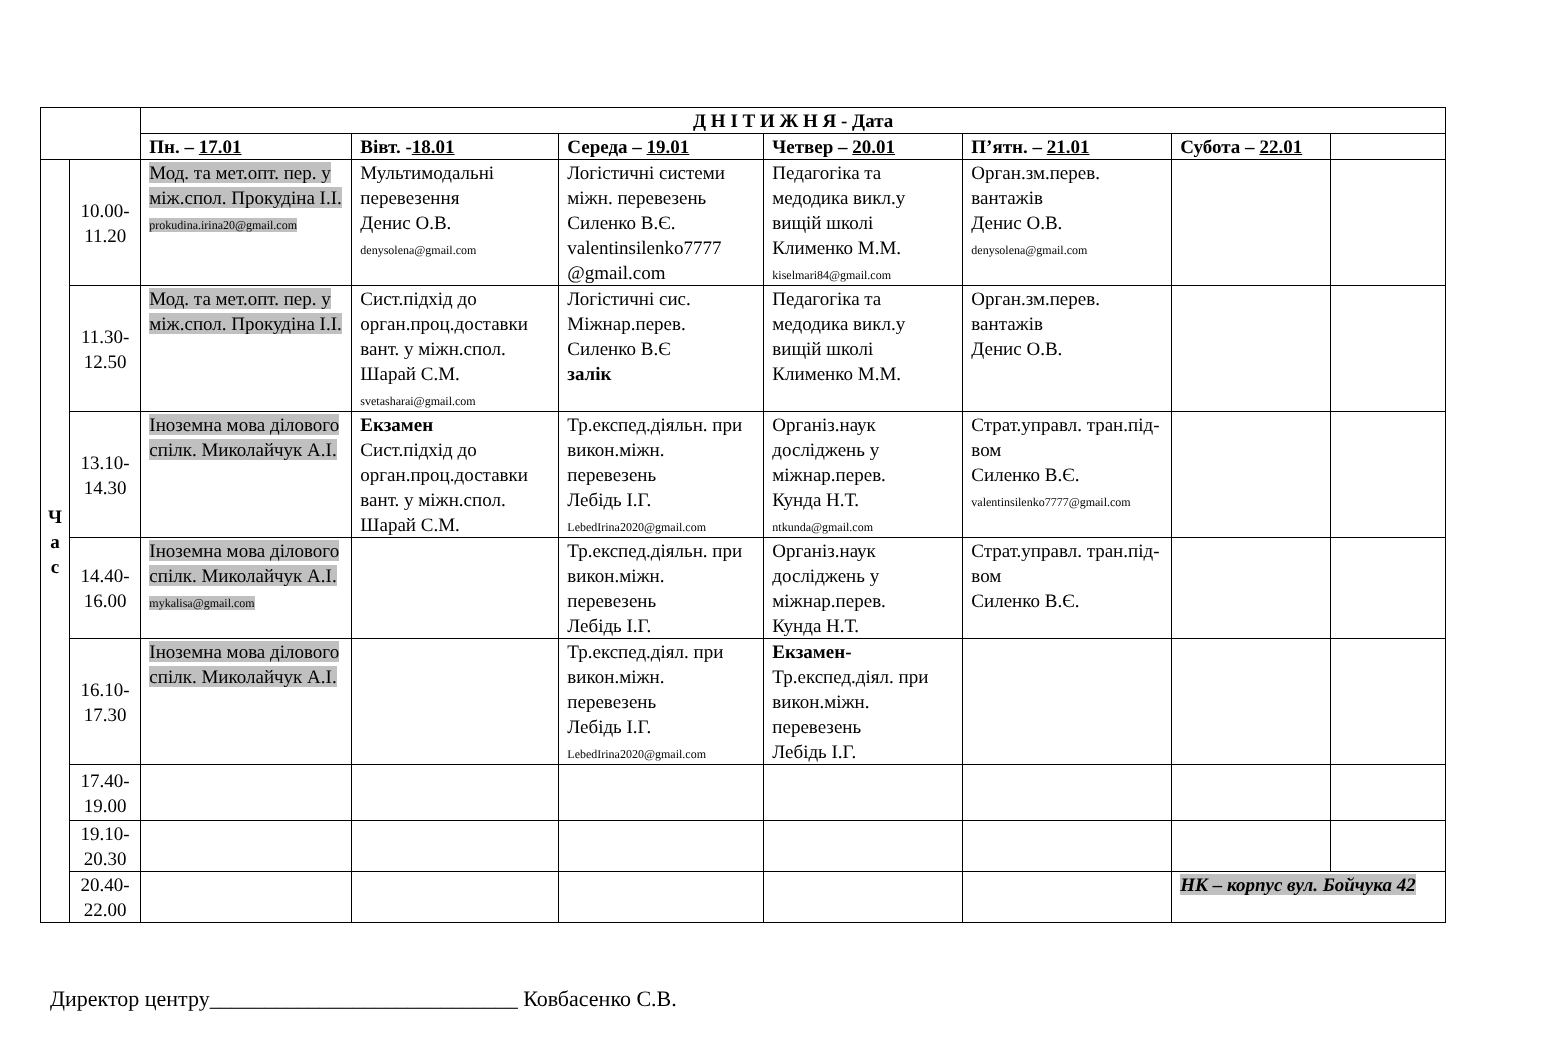| | | Д Н І Т И Ж Н Я - Дата | | | | | | |
| --- | --- | --- | --- | --- | --- | --- | --- | --- |
| | | Пн. – 17.01 | Вівт. - 18.01 | Середа – 19.01 | Четвер – 20.01 | П’ятн. – 21.01 | Субота – 22.01 | |
| Ч а с | 10.00- 11.20 | Мод. та мет.опт. пер. у між.спол. Прокудіна І.І. prokudina.irina20@gmail.com | Мультимодальні перевезення Денис О.В. denysolena@gmail.com | Логістичні системи міжн. перевезень Силенко В.Є. valentinsilenko7777 @gmail.com | Педагогіка та медодика викл.у вищій школі Клименко М.М. kiselmari84@gmail.com | Орган.зм.перев. вантажів Денис О.В. denysolena@gmail.com | | |
| | 11.30- 12.50 | Мод. та мет.опт. пер. у між.спол. Прокудіна І.І. | Сист.підхід до орган.проц.доставки вант. у міжн.спол. Шарай С.М. svetasharai@gmail.com | Логістичні сис. Міжнар.перев. Силенко В.Є залік | Педагогіка та медодика викл.у вищій школі Клименко М.М. | Орган.зм.перев. вантажів Денис О.В. | | |
| | 13.10- 14.30 | Іноземна мова ділового спілк. Миколайчук А.І. | Екзамен Сист.підхід до орган.проц.доставки вант. у міжн.спол. Шарай С.М. | Тр.експед.діяльн. при викон.міжн. перевезень Лебідь І.Г. LebedIrina2020@gmail.com | Організ.наук досліджень у міжнар.перев. Кунда Н.Т. ntkunda@gmail.com | Страт.управл. тран.під-вом Силенко В.Є. valentinsilenko7777@gmail.com | | |
| | 14.40- 16.00 | Іноземна мова ділового спілк. Миколайчук А.І. mykalisa@gmail.com | | Тр.експед.діяльн. при викон.міжн. перевезень Лебідь І.Г. | Організ.наук досліджень у міжнар.перев. Кунда Н.Т. | Страт.управл. тран.під-вом Силенко В.Є. | | |
| | 16.10- 17.30 | Іноземна мова ділового спілк. Миколайчук А.І. | | Тр.експед.діял. при викон.міжн. перевезень Лебідь І.Г. LebedIrina2020@gmail.com | Екзамен- Тр.експед.діял. при викон.міжн. перевезень Лебідь І.Г. | | | |
| | 17.40- 19.00 | | | | | | | |
| | 19.10- 20.30 | | | | | | | |
| | 20.40- 22.00 | | | | | | НК – корпус вул. Бойчука 42 | |
Директор центру____________________________ Ковбасенко С.В.